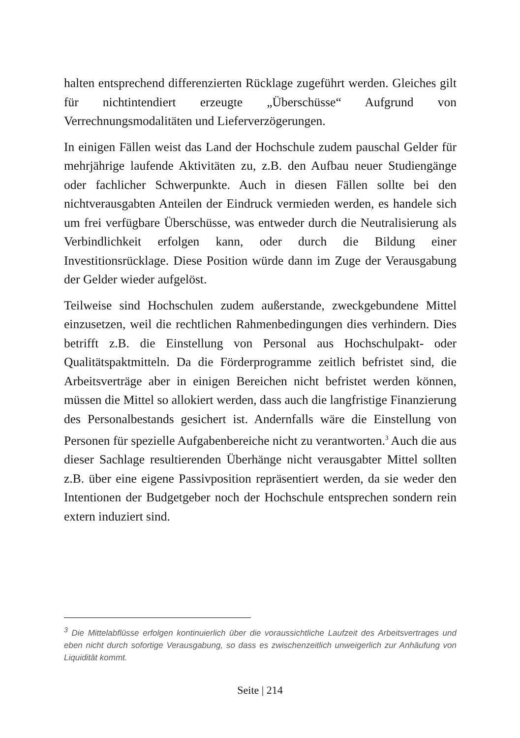halten entsprechend differenzierten Rücklage zugeführt werden. Gleiches gilt für nichtintendiert erzeugte „Überschüsse“ Aufgrund von Verrechnungsmodalitäten und Lieferverzögerungen.
In einigen Fällen weist das Land der Hochschule zudem pauschal Gelder für mehrjährige laufende Aktivitäten zu, z.B. den Aufbau neuer Studiengänge oder fachlicher Schwerpunkte. Auch in diesen Fällen sollte bei den nichtverausgabten Anteilen der Eindruck vermieden werden, es handele sich um frei verfügbare Überschüsse, was entweder durch die Neutralisierung als Verbindlichkeit erfolgen kann, oder durch die Bildung einer Investitionsrücklage. Diese Position würde dann im Zuge der Verausgabung der Gelder wieder aufgelöst.
Teilweise sind Hochschulen zudem außerstande, zweckgebundene Mittel einzusetzen, weil die rechtlichen Rahmenbedingungen dies verhindern. Dies betrifft z.B. die Einstellung von Personal aus Hochschulpakt- oder Qualitätspaktmitteln. Da die Förderprogramme zeitlich befristet sind, die Arbeitsverträge aber in einigen Bereichen nicht befristet werden können, müssen die Mittel so allokiert werden, dass auch die langfristige Finanzierung des Personalbestands gesichert ist. Andernfalls wäre die Einstellung von Personen für spezielle Aufgabenbereiche nicht zu verantworten.<sup>3</sup> Auch die aus dieser Sachlage resultierenden Überhänge nicht verausgabter Mittel sollten z.B. über eine eigene Passivposition repräsentiert werden, da sie weder den Intentionen der Budgetgeber noch der Hochschule entsprechen sondern rein extern induziert sind.
<sup>3</sup> Die Mittelabflüsse erfolgen kontinuierlich über die voraussichtliche Laufzeit des Arbeitsvertrages und eben nicht durch sofortige Verausgabung, so dass es zwischenzeitlich unweigerlich zur Anhäufung von Liquidität kommt.
Seite | 214